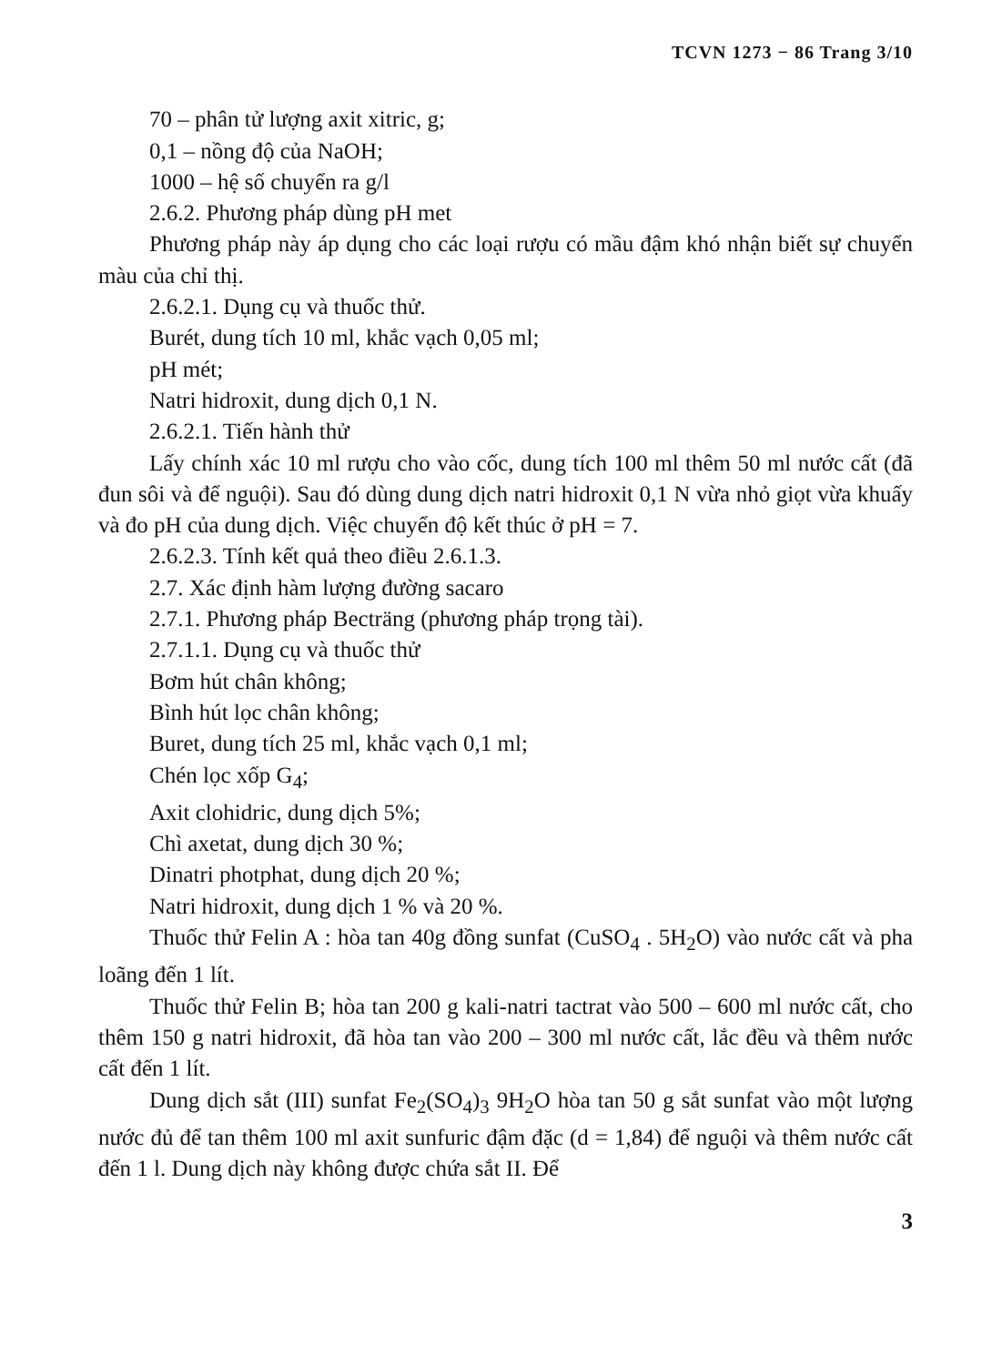TCVN 1273 − 86 Trang 3/10
70 – phân tử lượng axit xitric, g;
0,1 – nồng độ của NaOH;
1000 – hệ số chuyển ra g/l
2.6.2. Phương pháp dùng pH met
Phương pháp này áp dụng cho các loại rượu có mầu đậm khó nhận biết sự chuyển màu của chỉ thị.
2.6.2.1. Dụng cụ và thuốc thử.
Burét, dung tích 10 ml, khắc vạch 0,05 ml;
pH mét;
Natri hidroxit, dung dịch 0,1 N.
2.6.2.1. Tiến hành thử
Lấy chính xác 10 ml rượu cho vào cốc, dung tích 100 ml thêm 50 ml nước cất (đã đun sôi và để nguội). Sau đó dùng dung dịch natri hidroxit 0,1 N vừa nhỏ giọt vừa khuấy và đo pH của dung dịch. Việc chuyển độ kết thúc ở pH = 7.
2.6.2.3. Tính kết quả theo điều 2.6.1.3.
2.7. Xác định hàm lượng đường sacaro
2.7.1. Phương pháp Becträng (phương pháp trọng tài).
2.7.1.1. Dụng cụ và thuốc thử
Bơm hút chân không;
Bình hút lọc chân không;
Buret, dung tích 25 ml, khắc vạch 0,1 ml;
Chén lọc xốp G<sub>4</sub>;
Axit clohidric, dung dịch 5%;
Chì axetat, dung dịch 30 %;
Dinatri photphat, dung dịch 20 %;
Natri hidroxit, dung dịch 1 % và 20 %.
Thuốc thử Felin A : hòa tan 40g đồng sunfat (CuSO<sub>4</sub> . 5H<sub>2</sub>O) vào nước cất và pha loãng đến 1 lít.
Thuốc thử Felin B; hòa tan 200 g kali-natri tactrat vào 500 – 600 ml nước cất, cho thêm 150 g natri hidroxit, đã hòa tan vào 200 – 300 ml nước cất, lắc đều và thêm nước cất đến 1 lít.
Dung dịch sắt (III) sunfat Fe<sub>2</sub>(SO<sub>4</sub>)<sub>3</sub> 9H<sub>2</sub>O hòa tan 50 g sắt sunfat vào một lượng nước đủ để tan thêm 100 ml axit sunfuric đậm đặc (d = 1,84) để nguội và thêm nước cất đến 1 l. Dung dịch này không được chứa sắt II. Để
3